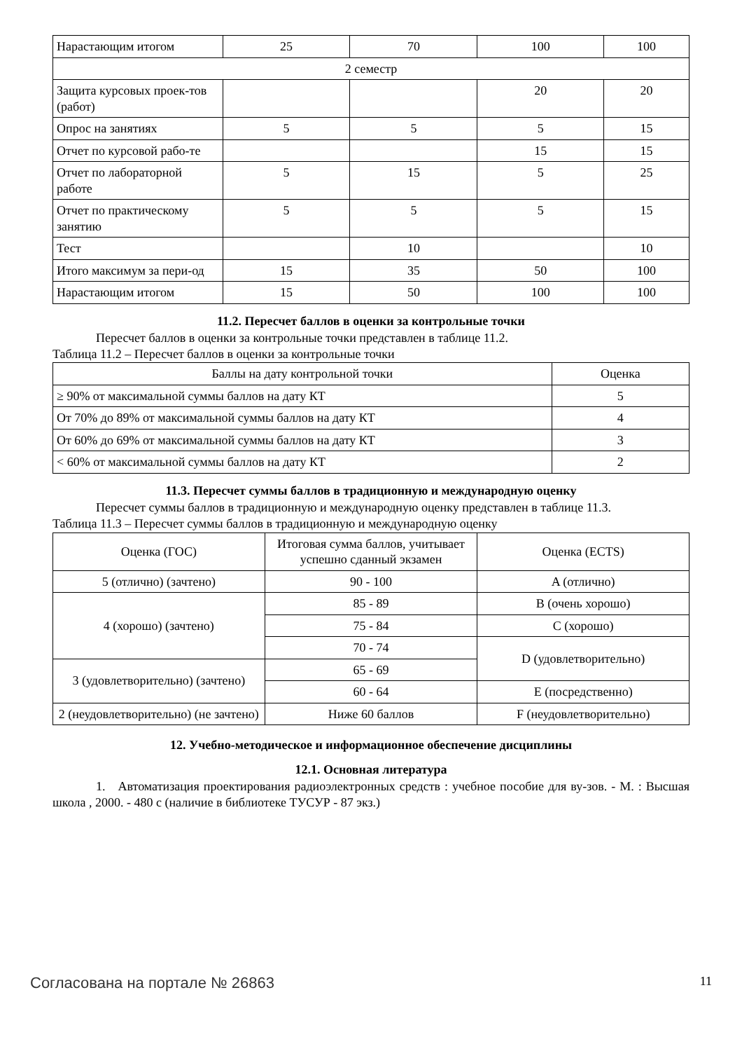| Нарастающим итогом | 25 | 70 | 100 | 100 |
| 2 семестр | | | | |
| Защита курсовых проек-тов (работ) | | | 20 | 20 |
| Опрос на занятиях | 5 | 5 | 5 | 15 |
| Отчет по курсовой рабо-те | | | 15 | 15 |
| Отчет по лабораторной работе | 5 | 15 | 5 | 25 |
| Отчет по практическому занятию | 5 | 5 | 5 | 15 |
| Тест | | 10 | | 10 |
| Итого максимум за пери-од | 15 | 35 | 50 | 100 |
| Нарастающим итогом | 15 | 50 | 100 | 100 |
11.2. Пересчет баллов в оценки за контрольные точки
Пересчет баллов в оценки за контрольные точки представлен в таблице 11.2.
Таблица 11.2 – Пересчет баллов в оценки за контрольные точки
| Баллы на дату контрольной точки | Оценка |
| --- | --- |
| ≥ 90% от максимальной суммы баллов на дату КТ | 5 |
| От 70% до 89% от максимальной суммы баллов на дату КТ | 4 |
| От 60% до 69% от максимальной суммы баллов на дату КТ | 3 |
| < 60% от максимальной суммы баллов на дату КТ | 2 |
11.3. Пересчет суммы баллов в традиционную и международную оценку
Пересчет суммы баллов в традиционную и международную оценку представлен в таблице 11.3.
Таблица 11.3 – Пересчет суммы баллов в традиционную и международную оценку
| Оценка (ГОС) | Итоговая сумма баллов, учитывает успешно сданный экзамен | Оценка (ECTS) |
| --- | --- | --- |
| 5 (отлично) (зачтено) | 90 - 100 | A (отлично) |
| 4 (хорошо) (зачтено) | 85 - 89 | B (очень хорошо) |
| | 75 - 84 | C (хорошо) |
| | 70 - 74 | D (удовлетворительно) |
| 3 (удовлетворительно) (зачтено) | 65 - 69 | |
| | 60 - 64 | E (посредственно) |
| 2 (неудовлетворительно) (не зачтено) | Ниже 60 баллов | F (неудовлетворительно) |
12. Учебно-методическое и информационное обеспечение дисциплины
12.1. Основная литература
1. Автоматизация проектирования радиоэлектронных средств : учебное пособие для ву-зов. - М. : Высшая школа , 2000. - 480 с (наличие в библиотеке ТУСУР - 87 экз.)
Согласована на портале № 26863 11